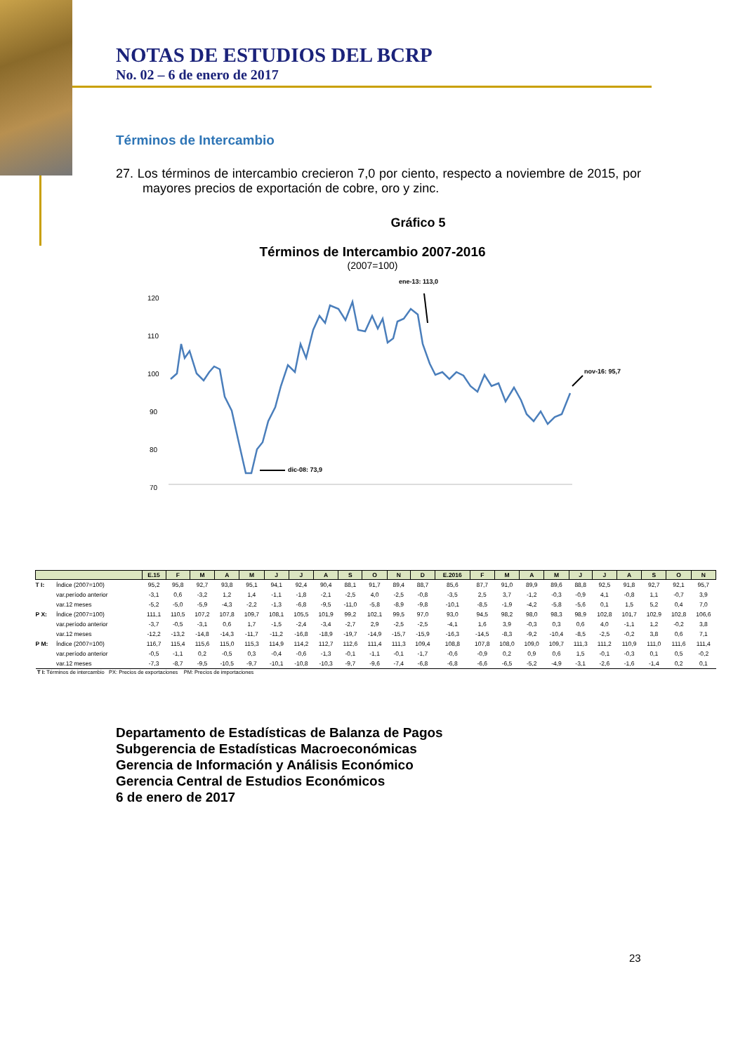NOTAS DE ESTUDIOS DEL BCRP
No. 02 – 6 de enero de 2017
Términos de Intercambio
27. Los términos de intercambio crecieron 7,0 por ciento, respecto a noviembre de 2015, por mayores precios de exportación de cobre, oro y zinc.
Gráfico 5
Términos de Intercambio 2007-2016
(2007=100)
120
110
100
90
80
70
ene-13: 113,0
nov-16: 95,7
dic-08: 73,9
| | | E.15 | F | M | A | M | J | J | A | S | O | N | D | E.2016 | F | M | A | M | J | J | A | S | O | N |
| --- | --- | --- | --- | --- | --- | --- | --- | --- | --- | --- | --- | --- | --- | --- | --- | --- | --- | --- | --- | --- | --- | --- | --- | --- |
| T I: | Índice (2007=100) | 95,2 | 95,8 | 92,7 | 93,8 | 95,1 | 94,1 | 92,4 | 90,4 | 88,1 | 91,7 | 89,4 | 88,7 | 85,6 | 87,7 | 91,0 | 89,9 | 89,6 | 88,8 | 92,5 | 91,8 | 92,7 | 92,1 | 95,7 |
| | var.período anterior | -3,1 | 0,6 | -3,2 | 1,2 | 1,4 | -1,1 | -1,8 | -2,1 | -2,5 | 4,0 | -2,5 | -0,8 | -3,5 | 2,5 | 3,7 | -1,2 | -0,3 | -0,9 | 4,1 | -0,8 | 1,1 | -0,7 | 3,9 |
| | var.12 meses | -5,2 | -5,0 | -5,9 | -4,3 | -2,2 | -1,3 | -6,8 | -9,5 | -11,0 | -5,8 | -8,9 | -9,8 | -10,1 | -8,5 | -1,9 | -4,2 | -5,8 | -5,6 | 0,1 | 1,5 | 5,2 | 0,4 | 7,0 |
| P X: | Índice (2007=100) | 111,1 | 110,5 | 107,2 | 107,8 | 109,7 | 108,1 | 105,5 | 101,9 | 99,2 | 102,1 | 99,5 | 97,0 | 93,0 | 94,5 | 98,2 | 98,0 | 98,3 | 98,9 | 102,8 | 101,7 | 102,9 | 102,8 | 106,6 |
| | var.período anterior | -3,7 | -0,5 | -3,1 | 0,6 | 1,7 | -1,5 | -2,4 | -3,4 | -2,7 | 2,9 | -2,5 | -2,5 | -4,1 | 1,6 | 3,9 | -0,3 | 0,3 | 0,6 | 4,0 | -1,1 | 1,2 | -0,2 | 3,8 |
| | var.12 meses | -12,2 | -13,2 | -14,8 | -14,3 | -11,7 | -11,2 | -16,8 | -18,9 | -19,7 | -14,9 | -15,7 | -15,9 | -16,3 | -14,5 | -8,3 | -9,2 | -10,4 | -8,5 | -2,5 | -0,2 | 3,8 | 0,6 | 7,1 |
| P M: | Índice (2007=100) | 116,7 | 115,4 | 115,6 | 115,0 | 115,3 | 114,9 | 114,2 | 112,7 | 112,6 | 111,4 | 111,3 | 109,4 | 108,8 | 107,8 | 108,0 | 109,0 | 109,7 | 111,3 | 111,2 | 110,9 | 111,0 | 111,6 | 111,4 |
| | var.período anterior | -0,5 | -1,1 | 0,2 | -0,5 | 0,3 | -0,4 | -0,6 | -1,3 | -0,1 | -1,1 | -0,1 | -1,7 | -0,6 | -0,9 | 0,2 | 0,9 | 0,6 | 1,5 | -0,1 | -0,3 | 0,1 | 0,5 | -0,2 |
| | var.12 meses | -7,3 | -8,7 | -9,5 | -10,5 | -9,7 | -10,1 | -10,8 | -10,3 | -9,7 | -9,6 | -7,4 | -6,8 | -6,8 | -6,6 | -6,5 | -5,2 | -4,9 | -3,1 | -2,6 | -1,6 | -1,4 | 0,2 | 0,1 |
T I: Términos de intercambio PX: Precios de exportaciones PM: Precios de importaciones
Departamento de Estadísticas de Balanza de Pagos
Subgerencia de Estadísticas Macroeconómicas
Gerencia de Información y Análisis Económico
Gerencia Central de Estudios Económicos
6 de enero de 2017
23